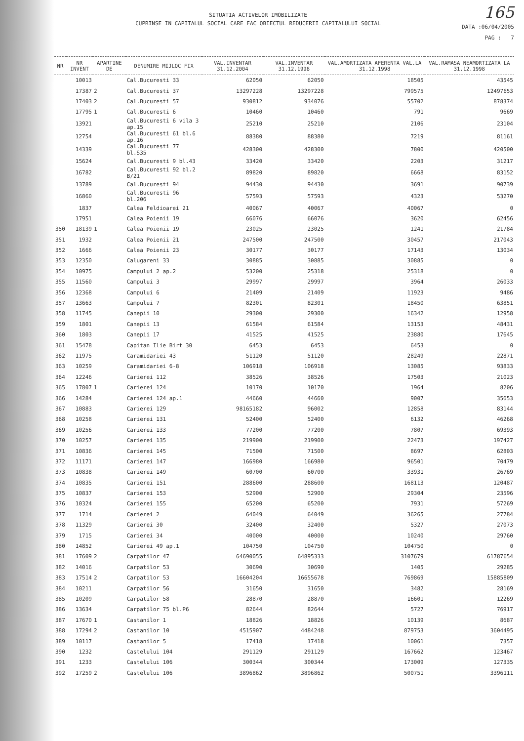SITUATIA ACTIVELOR IMOBILIZATE
CUPRINSE IN CAPITALUL SOCIAL CARE FAC OBIECTUL REDUCERII CAPITALULUI SOCIAL
165
DATA :06/04/2005
PAG : 7
| NR | NR INVENT | APARTINE DE | DENUMIRE MIJLOC FIX | VAL.INVENTAR 31.12.2004 | VAL.INVENTAR 31.12.1998 | VAL.AMORTIZATA AFERENTA VAL.LA 31.12.1998 | VAL.RAMASA NEAMORTIZATA LA 31.12.1998 |
| --- | --- | --- | --- | --- | --- | --- | --- |
| | 10013 | | Cal.Bucuresti 33 | 62050 | 62050 | 18505 | 43545 |
| | 17387 | 2 | Cal.Bucuresti 37 | 13297228 | 13297228 | 799575 | 12497653 |
| | 17403 | 2 | Cal.Bucuresti 57 | 930812 | 934076 | 55702 | 878374 |
| | 17795 | 1 | Cal.Bucuresti 6 | 10460 | 10460 | 791 | 9669 |
| | 13921 | | Cal.Bucuresti 6 vila 3 ap.15 | 25210 | 25210 | 2106 | 23104 |
| | 12754 | | Cal.Bucuresti 61 bl.6 ap.16 | 88380 | 88380 | 7219 | 81161 |
| | 14339 | | Cal.Bucuresti 77 bl.S35 | 428300 | 428300 | 7800 | 420500 |
| | 15624 | | Cal.Bucuresti 9 bl.43 | 33420 | 33420 | 2203 | 31217 |
| | 16782 | | Cal.Bucuresti 92 bl.2 B/21 | 89820 | 89820 | 6668 | 83152 |
| | 13789 | | Cal.Bucuresti 94 | 94430 | 94430 | 3691 | 90739 |
| | 16860 | | Cal.Bucuresti 96 bl.206 | 57593 | 57593 | 4323 | 53270 |
| | 1837 | | Calea Feldioarei 21 | 40067 | 40067 | 40067 | 0 |
| | 17951 | | Calea Poienii 19 | 66076 | 66076 | 3620 | 62456 |
| 350 | 18139 | 1 | Calea Poienii 19 | 23025 | 23025 | 1241 | 21784 |
| 351 | 1932 | | Calea Poienii 21 | 247500 | 247500 | 30457 | 217043 |
| 352 | 1666 | | Calea Poienii 23 | 30177 | 30177 | 17143 | 13034 |
| 353 | 12350 | | Calugareni 33 | 30885 | 30885 | 30885 | 0 |
| 354 | 10975 | | Campului 2 ap.2 | 53200 | 25318 | 25318 | 0 |
| 355 | 11560 | | Campului 3 | 29997 | 29997 | 3964 | 26033 |
| 356 | 12368 | | Campului 6 | 21409 | 21409 | 11923 | 9486 |
| 357 | 13663 | | Campului 7 | 82301 | 82301 | 18450 | 63851 |
| 358 | 11745 | | Canepii 10 | 29300 | 29300 | 16342 | 12958 |
| 359 | 1801 | | Canepii 13 | 61584 | 61584 | 13153 | 48431 |
| 360 | 1803 | | Canepii 17 | 41525 | 41525 | 23880 | 17645 |
| 361 | 15478 | | Capitan Ilie Birt 30 | 6453 | 6453 | 6453 | 0 |
| 362 | 11975 | | Caramidariei 43 | 51120 | 51120 | 28249 | 22871 |
| 363 | 10259 | | Caramidariei 6-8 | 106918 | 106918 | 13085 | 93833 |
| 364 | 12246 | | Carierei 112 | 38526 | 38526 | 17503 | 21023 |
| 365 | 17807 | 1 | Carierei 124 | 10170 | 10170 | 1964 | 8206 |
| 366 | 14284 | | Carierei 124 ap.1 | 44660 | 44660 | 9007 | 35653 |
| 367 | 10883 | | Carierei 129 | 98165182 | 96002 | 12858 | 83144 |
| 368 | 10258 | | Carierei 131 | 52400 | 52400 | 6132 | 46268 |
| 369 | 10256 | | Carierei 133 | 77200 | 77200 | 7807 | 69393 |
| 370 | 10257 | | Carierei 135 | 219900 | 219900 | 22473 | 197427 |
| 371 | 10836 | | Carierei 145 | 71500 | 71500 | 8697 | 62803 |
| 372 | 11171 | | Carierei 147 | 166980 | 166980 | 96501 | 70479 |
| 373 | 10838 | | Carierei 149 | 60700 | 60700 | 33931 | 26769 |
| 374 | 10835 | | Carierei 151 | 288600 | 288600 | 168113 | 120487 |
| 375 | 10837 | | Carierei 153 | 52900 | 52900 | 29304 | 23596 |
| 376 | 10324 | | Carierei 155 | 65200 | 65200 | 7931 | 57269 |
| 377 | 1714 | | Carierei 2 | 64049 | 64049 | 36265 | 27784 |
| 378 | 11329 | | Carierei 30 | 32400 | 32400 | 5327 | 27073 |
| 379 | 1715 | | Carierei 34 | 40000 | 40000 | 10240 | 29760 |
| 380 | 14852 | | Carierei 49 ap.1 | 104750 | 104750 | 104750 | 0 |
| 381 | 17609 | 2 | Carpatilor 47 | 64690055 | 64895333 | 3107679 | 61787654 |
| 382 | 14016 | | Carpatilor 53 | 30690 | 30690 | 1405 | 29285 |
| 383 | 17514 | 2 | Carpatilor 53 | 16604204 | 16655678 | 769869 | 15885809 |
| 384 | 10211 | | Carpatilor 56 | 31650 | 31650 | 3482 | 28169 |
| 385 | 10209 | | Carpatilor 58 | 28870 | 28870 | 16601 | 12269 |
| 386 | 13634 | | Carpatilor 75 bl.P6 | 82644 | 82644 | 5727 | 76917 |
| 387 | 17670 | 1 | Castanilor 1 | 18826 | 18826 | 10139 | 8687 |
| 388 | 17294 | 2 | Castanilor 10 | 4515907 | 4484248 | 879753 | 3604495 |
| 389 | 10117 | | Castanilor 5 | 17418 | 17418 | 10061 | 7357 |
| 390 | 1232 | | Castelului 104 | 291129 | 291129 | 167662 | 123467 |
| 391 | 1233 | | Castelului 106 | 300344 | 300344 | 173009 | 127335 |
| 392 | 17259 | 2 | Castelului 106 | 3896862 | 3896862 | 500751 | 3396111 |